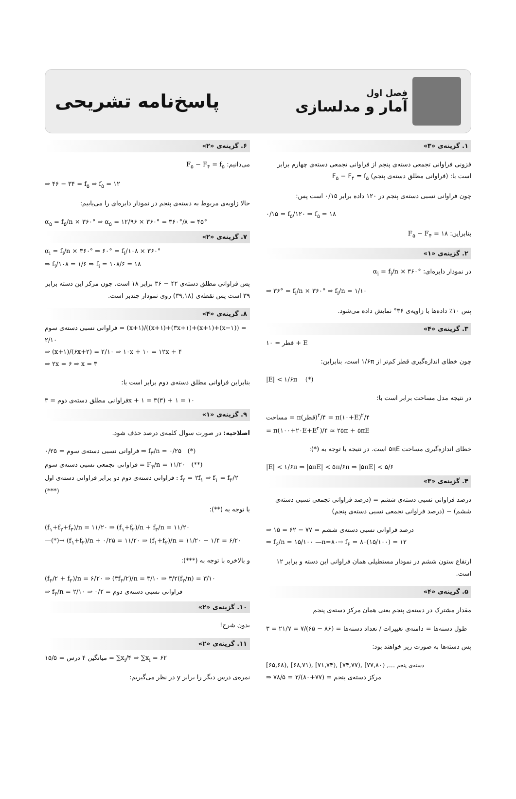فصل اول
آمار و مدلسازی
پاسخ‌نامه تشریحی
۱. گزینه‌ی «۳»
فزونی فراوانی تجمعی دسته‌ی پنجم از فراوانی تجمعی دسته‌ی چهارم برابر است با: (فراوانی مطلق دسته‌ی پنجم) F<sub>۵</sub> − F<sub>۴</sub> = f<sub>۵</sub>
چون فراوانی نسبی دسته‌ی پنجم در ۱۲۰ داده برابر ۰/۱۵ است پس:
۰/۱۵ = f<sub>۵</sub>/۱۲۰ ⇒ f<sub>۵</sub> = ۱۸
بنابراین: F<sub>۵</sub> − F<sub>۴</sub> = ۱۸
۲. گزینه‌ی «۱»
در نمودار دایره‌ای: α<sub>i</sub> = f<sub>i</sub>/n × ۳۶۰°
⇒ ۳۶° = f<sub>i</sub>/n × ۳۶۰° ⇒ f<sub>i</sub>/n = ۱/۱۰
پس ۱۰٪ داده‌ها با زاویه‌ی ۳۶° نمایش داده می‌شود.
۳. گزینه‌ی «۴»
قطر = ۱۰ + E
چون خطای اندازه‌گیری قطر کم‌تر از ۱/۶π است، بنابراین:
|E| < ۱/۶π (*)
در نتیجه مدل مساحت برابر است با:
مساحت = π(قطر)<sup>۲</sup>/۴ = π(۱۰+E)<sup>۲</sup>/۴
= π(۱۰۰+۲۰E+E<sup>۲</sup>)/۴ ≃ ۲۵π + ۵πE
خطای اندازه‌گیری مساحت ۵πE است. در نتیجه با توجه به (*):
|E| < ۱/۶π ⇒ |۵πE| < ۵π/۶π ⇒ |۵πE| < ۵/۶
۴. گزینه‌ی «۳»
درصد فراوانی نسبی دسته‌ی ششم = (درصد فراوانی تجمعی نسبی دسته‌ی ششم) − (درصد فراوانی تجمعی نسبی دسته‌ی پنجم)
⇒ درصد فراوانی نسبی دسته‌ی ششم = ۷۷ − ۶۲ = ۱۵
⇒ f<sub>۶</sub>/n = ۱۵/۱۰۰ —n=۸۰→ f<sub>۶</sub> = ۸۰(۱۵/۱۰۰) = ۱۲
ارتفاع ستون ششم در نمودار مستطیلی همان فراوانی این دسته و برابر ۱۲ است.
۵. گزینه‌ی «۴»
مقدار مشترک در دسته‌ی پنجم یعنی همان مرکز دسته‌ی پنجم
طول دسته‌ها = دامنه‌ی تغییرات / تعداد دسته‌ها = (۸۶ − ۶۵)/۷ = ۲۱/۷ = ۳
پس دسته‌ها به صورت زیر خواهند بود:
[۶۵,۶۸), [۶۸,۷۱), [۷۱,۷۴), [۷۴,۷۷), [۷۷,۸۰) ,... دسته‌ی پنجم
⇒ مرکز دسته‌ی پنجم = (۷۷+۸۰)/۲ = ۷۸/۵
۶. گزینه‌ی «۲»
می‌دانیم: F<sub>۵</sub> − F<sub>۴</sub> = f<sub>۵</sub>
⇒ ۴۶ − ۳۴ = f<sub>۵</sub> ⇒ f<sub>۵</sub> = ۱۲
حالا زاویه‌ی مربوط به دسته‌ی پنجم در نمودار دایره‌ای را می‌یابیم:
α<sub>۵</sub> = f<sub>۵</sub>/n × ۳۶۰° ⇒ α<sub>۵</sub> = ۱۲/۹۶ × ۳۶۰° = ۳۶۰°/۸ = ۴۵°
۷. گزینه‌ی «۲»
α<sub>i</sub> = f<sub>i</sub>/n × ۳۶۰° ⇒ ۶۰° = f<sub>i</sub>/۱۰۸ × ۳۶۰°
⇒ f<sub>i</sub>/۱۰۸ = ۱/۶ ⇒ f<sub>i</sub> = ۱۰۸/۶ = ۱۸
پس فراوانی مطلق دسته‌ی ۴۲ − ۳۶ برابر ۱۸ است. چون مرکز این دسته برابر ۳۹ است پس نقطه‌ی (۳۹,۱۸) روی نمودار چندبر است.
۸. گزینه‌ی «۴»
فراوانی نسبی دسته‌ی سوم = (x+۱)/((x+۱)+(۳x+۱)+(x+۱)+(x−۱)) = ۲/۱۰
⇒ (x+۱)/(۶x+۲) = ۲/۱۰ ⇒ ۱۰x + ۱۰ = ۱۲x + ۴
⇒ ۲x = ۶ ⇒ x = ۳
بنابراین فراوانی مطلق دسته‌ی دوم برابر است با:
فراوانی مطلق دسته‌ی دوم = ۳x + ۱ = ۳(۳) + ۱ = ۱۰
۹. گزینه‌ی «۱»
اصلاحیه: در صورت سوال کلمه‌ی درصد حذف شود.
فراوانی نسبی دسته‌ی سوم = ۰/۲۵ ⇒ f<sub>۳</sub>/n = ۰/۲۵ (*)
فراوانی تجمعی نسبی دسته‌ی سوم = F<sub>۳</sub>/n = ۱۱/۲۰ (**)
فراوانی دسته‌ی دوم دو برابر فراوانی دسته‌ی اول : f<sub>۲</sub> = ۲f<sub>۱</sub> ⇒ f<sub>۱</sub> = f<sub>۲</sub>/۲ (***)
با توجه به (**):
(f<sub>۱</sub>+f<sub>۲</sub>+f<sub>۳</sub>)/n = ۱۱/۲۰ ⇒ (f<sub>۱</sub>+f<sub>۲</sub>)/n + f<sub>۳</sub>/n = ۱۱/۲۰
—(*)→ (f<sub>۱</sub>+f<sub>۲</sub>)/n + ۰/۲۵ = ۱۱/۲۰ ⇒ (f<sub>۱</sub>+f<sub>۲</sub>)/n = ۱۱/۲۰ − ۱/۴ = ۶/۲۰
و بالاخره با توجه به (***):
(f<sub>۲</sub>/۲ + f<sub>۲</sub>)/n = ۶/۲۰ ⇒ (۳f<sub>۲</sub>/۲)/n = ۳/۱۰ ⇒ ۳/۲(f<sub>۲</sub>/n) = ۳/۱۰
⇒ f<sub>۲</sub>/n = ۲/۱۰ ⇒ فراوانی نسبی دسته‌ی دوم = ۰/۲
۱۰. گزینه‌ی «۲»
بدون شرح!
۱۱. گزینه‌ی «۲»
میانگین ۴ درس = ۱۵/۵ = ∑x<sub>i</sub>/۴ ⇒ ∑x<sub>i</sub> = ۶۲
نمره‌ی درس دیگر را برابر y در نظر می‌گیریم: